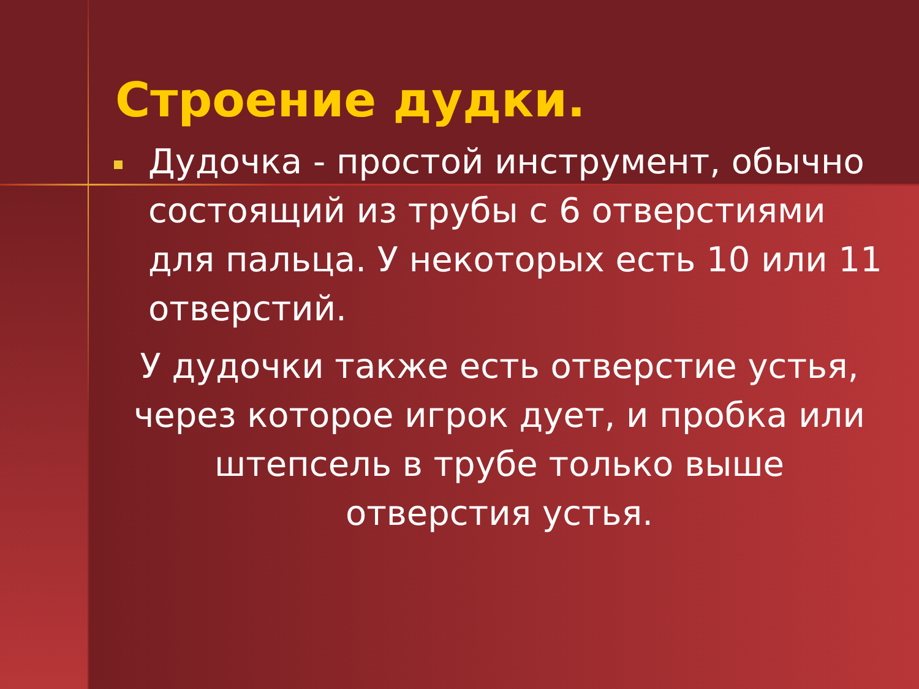Строение дудки.
Дудочка - простой инструмент, обычно состоящий из трубы с 6 отверстиями для пальца. У некоторых есть 10 или 11 отверстий.
У дудочки также есть отверстие устья, через которое игрок дует, и пробка или штепсель в трубе только выше отверстия устья.